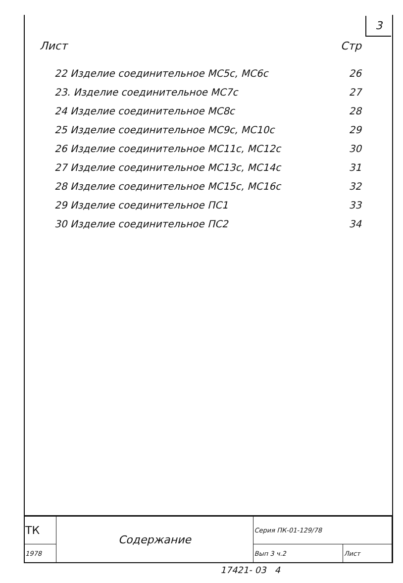3
Лист Стр
| 22 Изделие соединительное МС5с, МС6с | 26 |
| 23. Изделие соединительное МС7с | 27 |
| 24 Изделие соединительное МС8с | 28 |
| 25 Изделие соединительное МС9с, МС10с | 29 |
| 26 Изделие соединительное МС11с, МС12с | 30 |
| 27 Изделие соединительное МС13с, МС14с | 31 |
| 28 Изделие соединительное МС15с, МС16с | 32 |
| 29 Изделие соединительное ПС1 | 33 |
| 30 Изделие соединительное ПС2 | 34 |
| ТК | Содержание | Серия ПК-01-129/78 | |
| 1978 | | Вып 3 ч.2 | Лист |
17421- 03 4